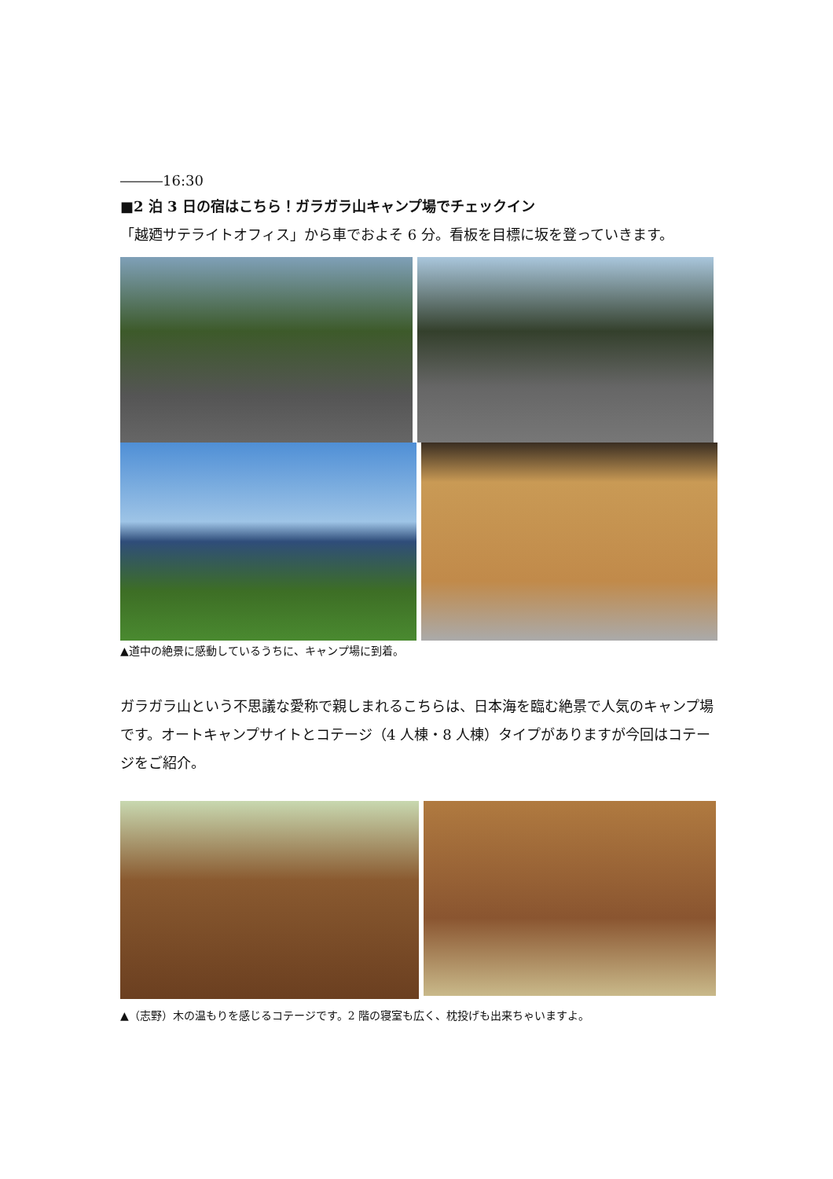―――16:30
■2 泊 3 日の宿はこちら！ガラガラ山キャンプ場でチェックイン
「越廼サテライトオフィス」から車でおよそ 6 分。看板を目標に坂を登っていきます。
▲道中の絶景に感動しているうちに、キャンプ場に到着。
ガラガラ山という不思議な愛称で親しまれるこちらは、日本海を臨む絶景で人気のキャンプ場です。オートキャンプサイトとコテージ（4 人棟・8 人棟）タイプがありますが今回はコテージをご紹介。
▲（志野）木の温もりを感じるコテージです。2 階の寝室も広く、枕投げも出来ちゃいますよ。